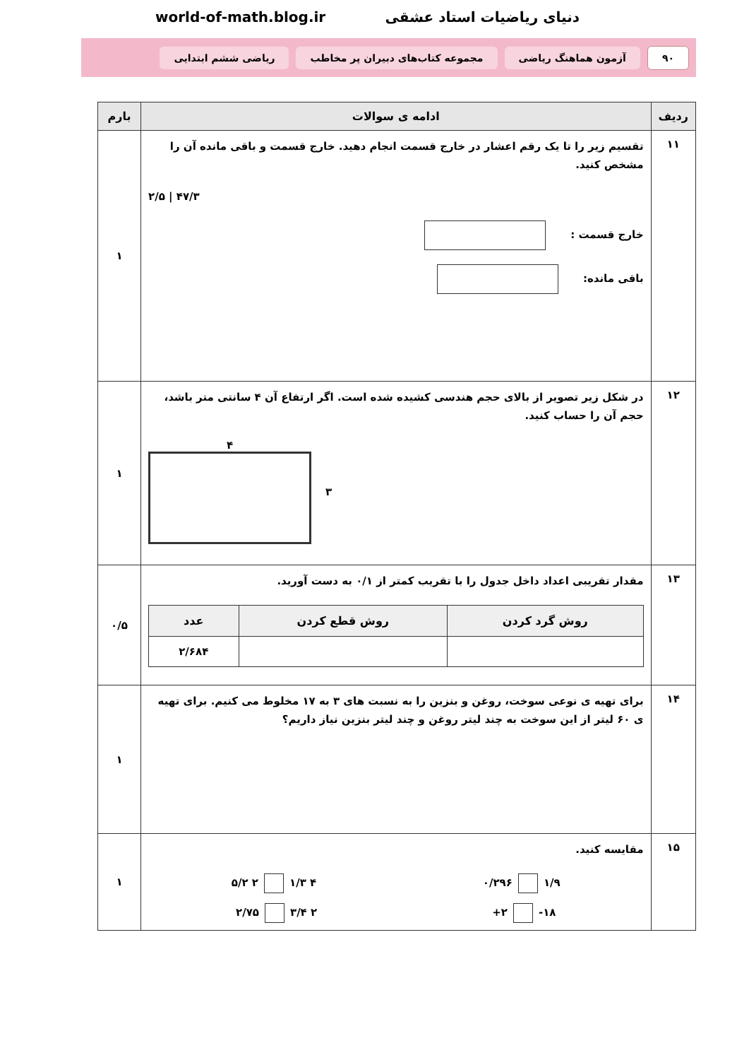دنیای ریاضیات استاد عشقی world-of-math.blog.ir
۹۰ آزمون هماهنگ ریاضی
مجموعه کتاب‌های دبیران پر مخاطب
ریاضی ششم ابتدایی
| ردیف | ادامه ی سوالات | بارم |
| --- | --- | --- |
| ۱۱ | تقسیم زیر را تا یک رقم اعشار در خارج قسمت انجام دهید. خارج قسمت و باقی مانده آن را مشخص کنید. ۴۷/۳ / ۲/۵ خارج قسمت : باقی مانده: | ۱ |
| ۱۲ | در شکل زیر تصویر از بالای حجم هندسی کشیده شده است. اگر ارتفاع آن ۴ سانتی متر باشد، حجم آن را حساب کنید. ۴ ۳ | ۱ |
| ۱۳ | مقدار تقریبی اعداد داخل جدول را با تقریب کمتر از ۰/۱ به دست آورید. / روش گرد کردن / روش قطع کردن / عدد / / --- / --- / --- / / / / ۲/۶۸۴ / | ۰/۵ |
| ۱۴ | برای تهیه ی نوعی سوخت، روغن و بنزین را به نسبت های ۳ به ۱۷ مخلوط می کنیم. برای تهیه ی ۶۰ لیتر از این سوخت به چند لیتر روغن و چند لیتر بنزین نیاز داریم؟ | ۱ |
| ۱۵ | مقایسه کنید. ۱/۹ ۰/۲۹۶ ۴ ۱/۳ ۲ ۵/۲ ۱۸- ۲+ ۲ ۳/۴ ۲/۷۵ | ۱ |